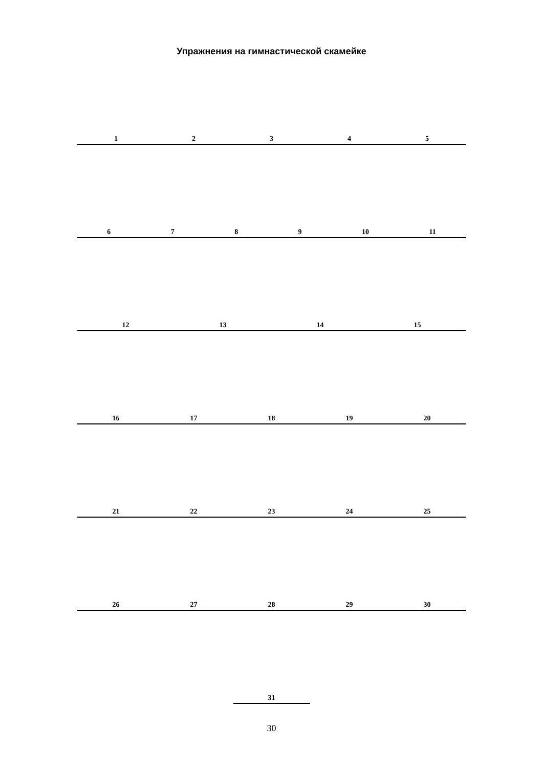Упражнения на гимнастической скамейке
12345
6789 10 11
12 13 14 15
16 17 18 19 20
21 22 23 24 25
26 27 28 29 30
31
30